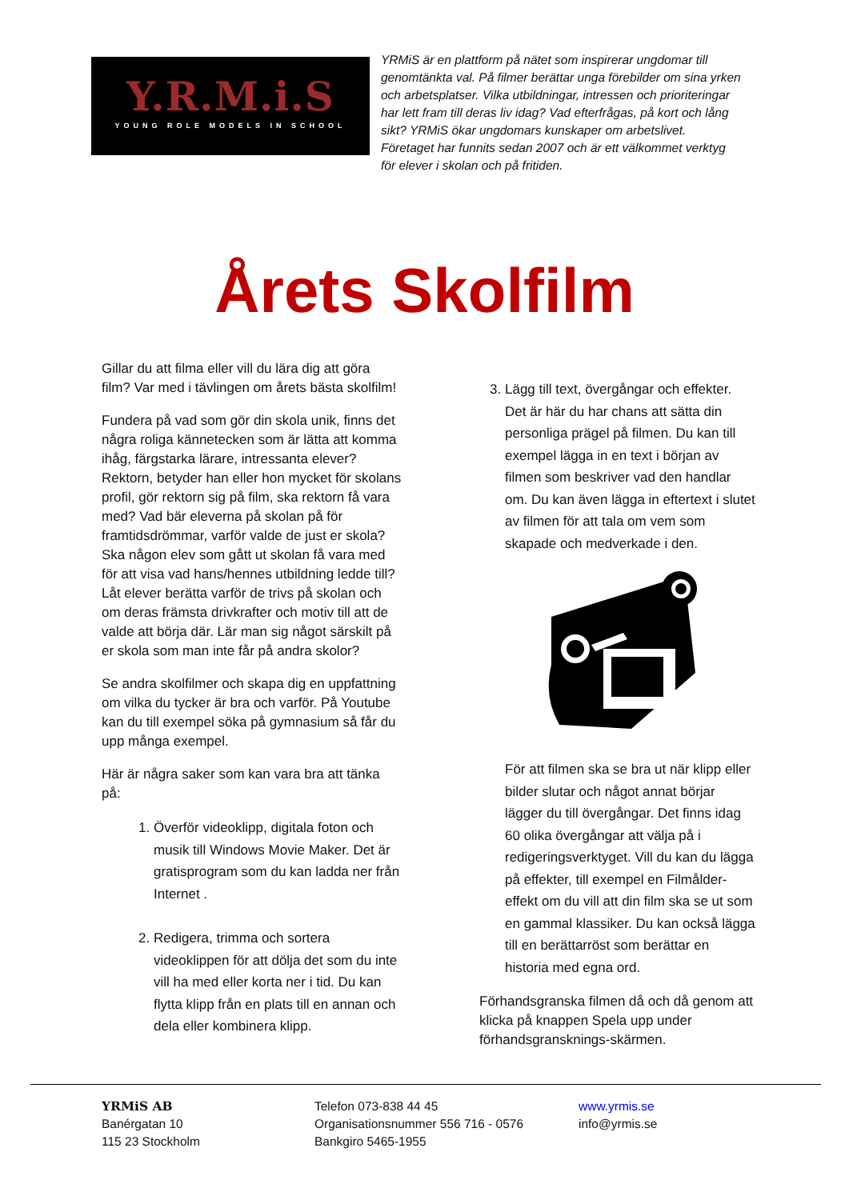Y.R.M.i.S
YOUNG ROLE MODELS IN SCHOOL
YRMiS är en plattform på nätet som inspirerar ungdomar till genomtänkta val. På filmer berättar unga förebilder om sina yrken och arbetsplatser. Vilka utbildningar, intressen och prioriteringar har lett fram till deras liv idag? Vad efterfrågas, på kort och lång sikt? YRMiS ökar ungdomars kunskaper om arbetslivet. Företaget har funnits sedan 2007 och är ett välkommet verktyg för elever i skolan och på fritiden.
Årets Skolfilm
Gillar du att filma eller vill du lära dig att göra film? Var med i tävlingen om årets bästa skolfilm!
Fundera på vad som gör din skola unik, finns det några roliga kännetecken som är lätta att komma ihåg, färgstarka lärare, intressanta elever? Rektorn, betyder han eller hon mycket för skolans profil, gör rektorn sig på film, ska rektorn få vara med? Vad bär eleverna på skolan på för framtidsdrömmar, varför valde de just er skola? Ska någon elev som gått ut skolan få vara med för att visa vad hans/hennes utbildning ledde till? Låt elever berätta varför de trivs på skolan och om deras främsta drivkrafter och motiv till att de valde att börja där. Lär man sig något särskilt på er skola som man inte får på andra skolor?
Se andra skolfilmer och skapa dig en uppfattning om vilka du tycker är bra och varför. På Youtube kan du till exempel söka på gymnasium så får du upp många exempel.
Här är några saker som kan vara bra att tänka på:
1. Överför videoklipp, digitala foton och musik till Windows Movie Maker. Det är gratisprogram som du kan ladda ner från Internet .
2. Redigera, trimma och sortera videoklippen för att dölja det som du inte vill ha med eller korta ner i tid. Du kan flytta klipp från en plats till en annan och dela eller kombinera klipp.
3. Lägg till text, övergångar och effekter. Det är här du har chans att sätta din personliga prägel på filmen. Du kan till exempel lägga in en text i början av filmen som beskriver vad den handlar om. Du kan även lägga in eftertext i slutet av filmen för att tala om vem som skapade och medverkade i den.
För att filmen ska se bra ut när klipp eller bilder slutar och något annat börjar lägger du till övergångar. Det finns idag 60 olika övergångar att välja på i redigeringsverktyget. Vill du kan du lägga på effekter, till exempel en Filmålder-effekt om du vill att din film ska se ut som en gammal klassiker. Du kan också lägga till en berättarröst som berättar en historia med egna ord.
Förhandsgranska filmen då och då genom att klicka på knappen Spela upp under förhandsgransknings-skärmen.
YRMiS AB
Banérgatan 10
115 23 Stockholm
Telefon 073-838 44 45
Organisationsnummer 556 716 - 0576
Bankgiro 5465-1955
www.yrmis.se
info@yrmis.se